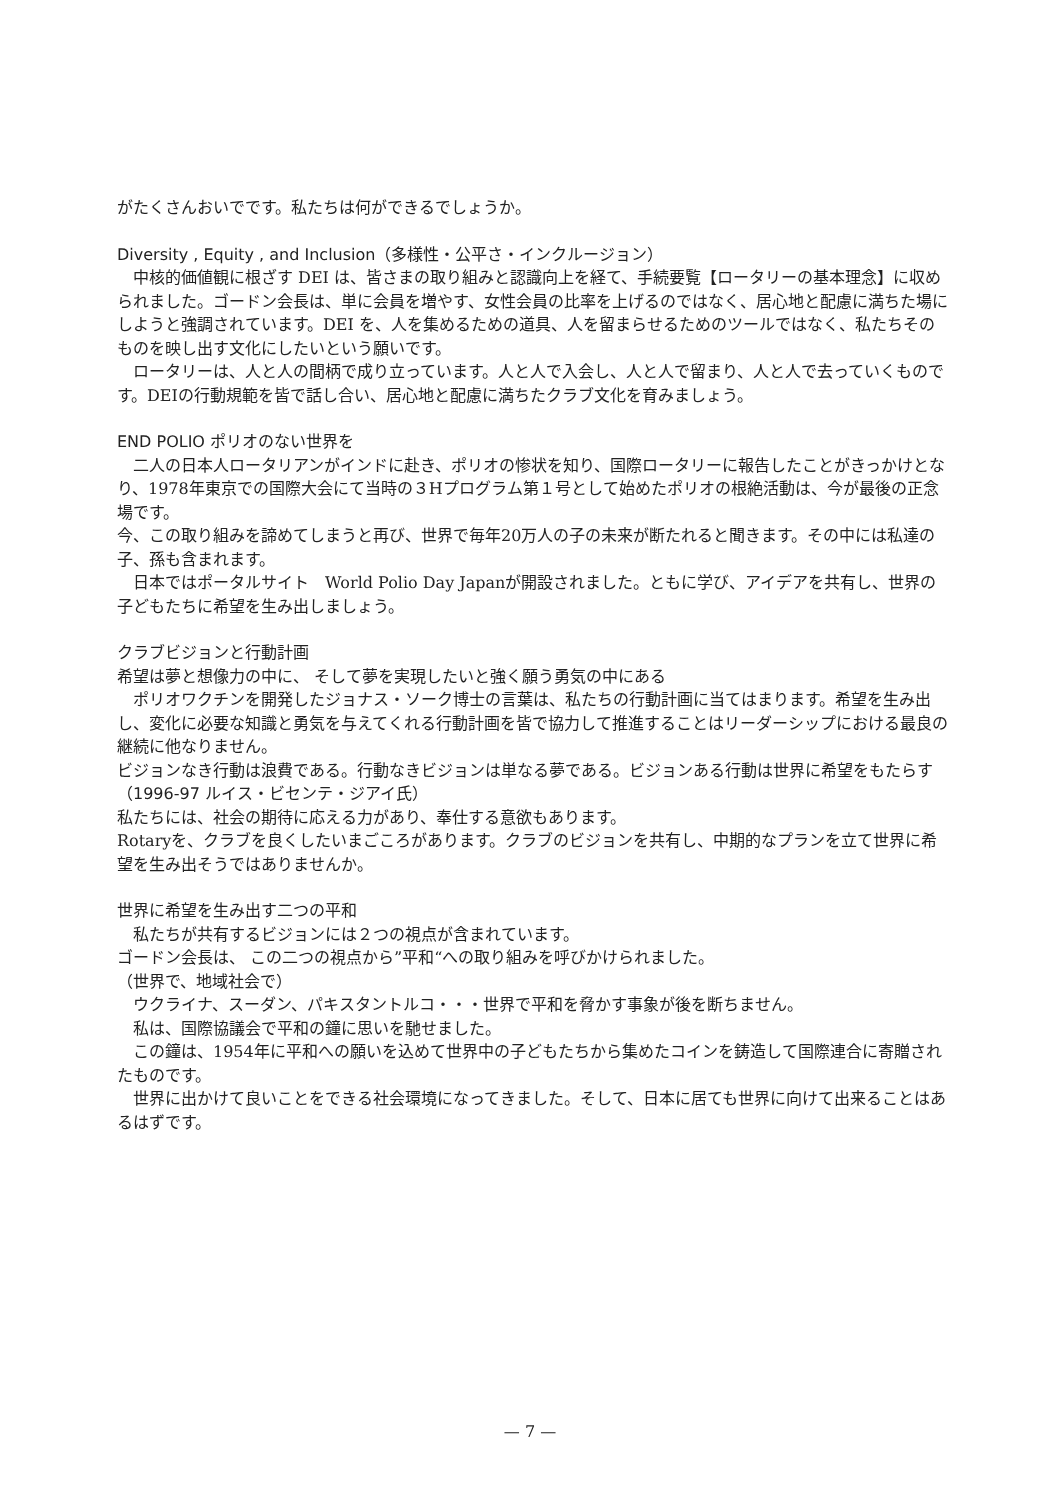がたくさんおいでです。私たちは何ができるでしょうか。
Diversity , Equity , and Inclusion（多様性・公平さ・インクルージョン）
中核的価値観に根ざす DEI は、皆さまの取り組みと認識向上を経て、手続要覧【ロータリーの基本理念】に収められました。ゴードン会長は、単に会員を増やす、女性会員の比率を上げるのではなく、居心地と配慮に満ちた場にしようと強調されています。DEI を、人を集めるための道具、人を留まらせるためのツールではなく、私たちそのものを映し出す文化にしたいという願いです。
ロータリーは、人と人の間柄で成り立っています。人と人で入会し、人と人で留まり、人と人で去っていくものです。DEIの行動規範を皆で話し合い、居心地と配慮に満ちたクラブ文化を育みましょう。
END POLIO ポリオのない世界を
二人の日本人ロータリアンがインドに赴き、ポリオの惨状を知り、国際ロータリーに報告したことがきっかけとなり、1978年東京での国際大会にて当時の３Hプログラム第１号として始めたポリオの根絶活動は、今が最後の正念場です。
今、この取り組みを諦めてしまうと再び、世界で毎年20万人の子の未来が断たれると聞きます。その中には私達の子、孫も含まれます。
日本ではポータルサイト　World Polio Day Japanが開設されました。ともに学び、アイデアを共有し、世界の子どもたちに希望を生み出しましょう。
クラブビジョンと行動計画
希望は夢と想像力の中に、 そして夢を実現したいと強く願う勇気の中にある
ポリオワクチンを開発したジョナス・ソーク博士の言葉は、私たちの行動計画に当てはまります。希望を生み出し、変化に必要な知識と勇気を与えてくれる行動計画を皆で協力して推進することはリーダーシップにおける最良の継続に他なりません。
ビジョンなき行動は浪費である。行動なきビジョンは単なる夢である。ビジョンある行動は世界に希望をもたらす（1996-97 ルイス・ビセンテ・ジアイ氏）
私たちには、社会の期待に応える力があり、奉仕する意欲もあります。
Rotaryを、クラブを良くしたいまごころがあります。クラブのビジョンを共有し、中期的なプランを立て世界に希望を生み出そうではありませんか。
世界に希望を生み出す二つの平和
私たちが共有するビジョンには２つの視点が含まれています。
ゴードン会長は、 この二つの視点から”平和“への取り組みを呼びかけられました。
（世界で、地域社会で）
ウクライナ、スーダン、パキスタントルコ・・・世界で平和を脅かす事象が後を断ちません。
私は、国際協議会で平和の鐘に思いを馳せました。
この鐘は、1954年に平和への願いを込めて世界中の子どもたちから集めたコインを鋳造して国際連合に寄贈されたものです。
世界に出かけて良いことをできる社会環境になってきました。そして、日本に居ても世界に向けて出来ることはあるはずです。
— 7 —